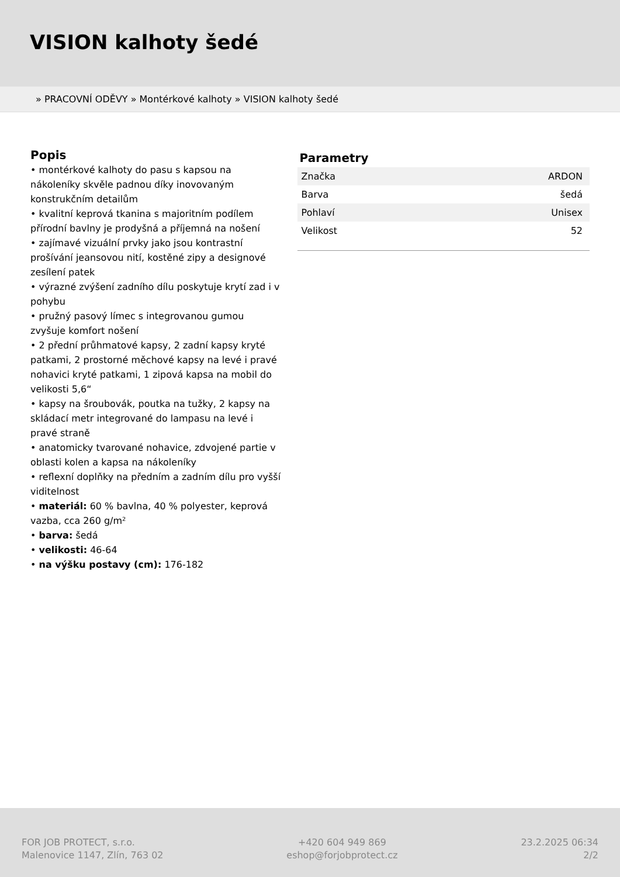VISION kalhoty šedé
» PRACOVNÍ ODĚVY » Montérkové kalhoty » VISION kalhoty šedé
Popis
• montérkové kalhoty do pasu s kapsou na nákoleníky skvěle padnou díky inovovaným konstrukčním detailům
• kvalitní keprová tkanina s majoritním podílem přírodní bavlny je prodyšná a příjemná na nošení
• zajímavé vizuální prvky jako jsou kontrastní prošívání jeansovou nití, kostěné zipy a designové zesílení patek
• výrazné zvýšení zadního dílu poskytuje krytí zad i v pohybu
• pružný pasový límec s integrovanou gumou zvyšuje komfort nošení
• 2 přední průhmatové kapsy, 2 zadní kapsy kryté patkami, 2 prostorné měchové kapsy na levé i pravé nohavici kryté patkami, 1 zipová kapsa na mobil do velikosti 5,6“
• kapsy na šroubovák, poutka na tužky, 2 kapsy na skládací metr integrované do lampasu na levé i pravé straně
• anatomicky tvarované nohavice, zdvojené partie v oblasti kolen a kapsa na nákoleníky
• reflexní doplňky na předním a zadním dílu pro vyšší viditelnost
• materiál: 60 % bavlna, 40 % polyester, keprová vazba, cca 260 g/m²
• barva: šedá
• velikosti: 46-64
• na výšku postavy (cm): 176-182
Parametry
| Značka | ARDON |
| Barva | šedá |
| Pohlaví | Unisex |
| Velikost | 52 |
FOR JOB PROTECT, s.r.o.
Malenovice 1147, Zlín, 763 02
+420 604 949 869
eshop@forjobprotect.cz
23.2.2025 06:34
2/2